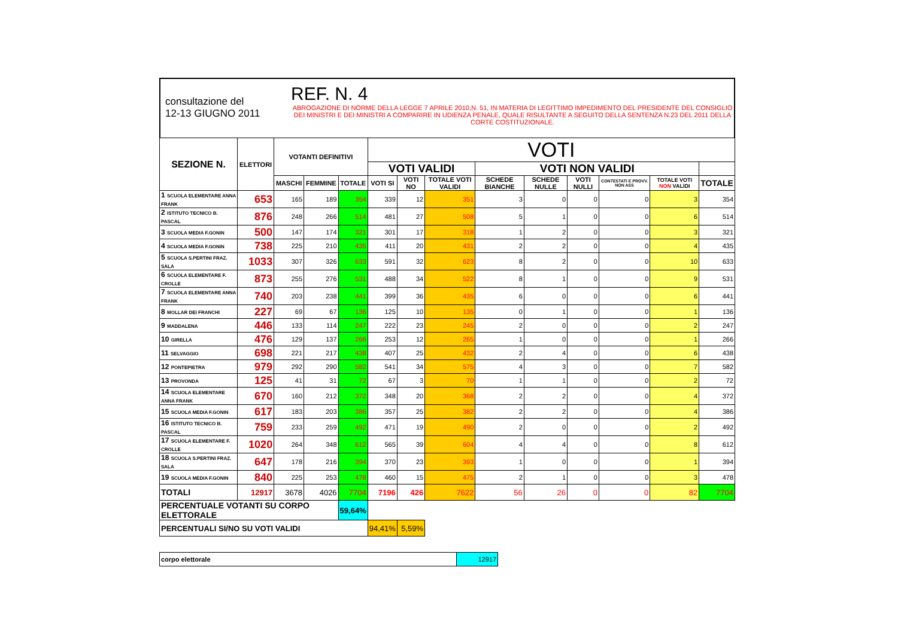consultazione del
12-13 GIUGNO 2011
REF. N. 4
ABROGAZIONE DI NORME DELLA LEGGE 7 APRILE 2010,N. 51, IN MATERIA DI LEGITTIMO IMPEDIMENTO DEL PRESIDENTE DEL CONSIGLIO DEI MINISTRI E DEI MINISTRI A COMPARIRE IN UDIENZA PENALE, QUALE RISULTANTE A SEGUITO DELLA SENTENZA N.23 DEL 2011 DELLA CORTE COSTITUZIONALE.
| SEZIONE N. | ELETTORI | VOTANTI DEFINITIVI | | | VOTI | | | | | | | | |
| --- | --- | --- | --- | --- | --- | --- | --- | --- | --- | --- | --- | --- | --- |
| | | | | | VOTI VALIDI | | | VOTI NON VALIDI | | | | | |
| | | MASCHI | FEMMINE | TOTALE | VOTI SI | VOTI NO | TOTALE VOTI VALIDI | SCHEDE BIANCHE | SCHEDE NULLE | VOTI NULLI | CONTESTATI E PROVV. NON ASS | TOTALE VOTI NON VALIDI | TOTALE |
| 1 SCUOLA ELEMENTARE ANNA FRANK | 653 | 165 | 189 | 354 | 339 | 12 | 351 | 3 | 0 | 0 | 0 | 3 | 354 |
| 2 ISTITUTO TECNICO B. PASCAL | 876 | 248 | 266 | 514 | 481 | 27 | 508 | 5 | 1 | 0 | 0 | 6 | 514 |
| 3 SCUOLA MEDIA F.GONIN | 500 | 147 | 174 | 321 | 301 | 17 | 318 | 1 | 2 | 0 | 0 | 3 | 321 |
| 4 SCUOLA MEDIA F.GONIN | 738 | 225 | 210 | 435 | 411 | 20 | 431 | 2 | 2 | 0 | 0 | 4 | 435 |
| 5 SCUOLA S.PERTINI FRAZ. SALA | 1033 | 307 | 326 | 633 | 591 | 32 | 623 | 8 | 2 | 0 | 0 | 10 | 633 |
| 6 SCUOLA ELEMENTARE F. CROLLE | 873 | 255 | 276 | 531 | 488 | 34 | 522 | 8 | 1 | 0 | 0 | 9 | 531 |
| 7 SCUOLA ELEMENTARE ANNA FRANK | 740 | 203 | 238 | 441 | 399 | 36 | 435 | 6 | 0 | 0 | 0 | 6 | 441 |
| 8 MOLLAR DEI FRANCHI | 227 | 69 | 67 | 136 | 125 | 10 | 135 | 0 | 1 | 0 | 0 | 1 | 136 |
| 9 MADDALENA | 446 | 133 | 114 | 247 | 222 | 23 | 245 | 2 | 0 | 0 | 0 | 2 | 247 |
| 10 GIRELLA | 476 | 129 | 137 | 266 | 253 | 12 | 265 | 1 | 0 | 0 | 0 | 1 | 266 |
| 11 SELVAGGIO | 698 | 221 | 217 | 438 | 407 | 25 | 432 | 2 | 4 | 0 | 0 | 6 | 438 |
| 12 PONTEPIETRA | 979 | 292 | 290 | 582 | 541 | 34 | 575 | 4 | 3 | 0 | 0 | 7 | 582 |
| 13 PROVONDA | 125 | 41 | 31 | 72 | 67 | 3 | 70 | 1 | 1 | 0 | 0 | 2 | 72 |
| 14 SCUOLA ELEMENTARE ANNA FRANK | 670 | 160 | 212 | 372 | 348 | 20 | 368 | 2 | 2 | 0 | 0 | 4 | 372 |
| 15 SCUOLA MEDIA F.GONIN | 617 | 183 | 203 | 386 | 357 | 25 | 382 | 2 | 2 | 0 | 0 | 4 | 386 |
| 16 ISTITUTO TECNICO B. PASCAL | 759 | 233 | 259 | 492 | 471 | 19 | 490 | 2 | 0 | 0 | 0 | 2 | 492 |
| 17 SCUOLA ELEMENTARE F. CROLLE | 1020 | 264 | 348 | 612 | 565 | 39 | 604 | 4 | 4 | 0 | 0 | 8 | 612 |
| 18 SCUOLA S.PERTINI FRAZ. SALA | 647 | 178 | 216 | 394 | 370 | 23 | 393 | 1 | 0 | 0 | 0 | 1 | 394 |
| 19 SCUOLA MEDIA F.GONIN | 840 | 225 | 253 | 478 | 460 | 15 | 475 | 2 | 1 | 0 | 0 | 3 | 478 |
| TOTALI | 12917 | 3678 | 4026 | 7704 | 7196 | 426 | 7622 | 56 | 26 | 0 | 0 | 82 | 7704 |
| PERCENTUALE VOTANTI SU CORPO ELETTORALE | | | | 59,64% | | | | | | | | | |
| PERCENTUALI SI/NO SU VOTI VALIDI | | | | | 94,41% | 5,59% | | | | | | | |
| corpo elettorale | 12917 |